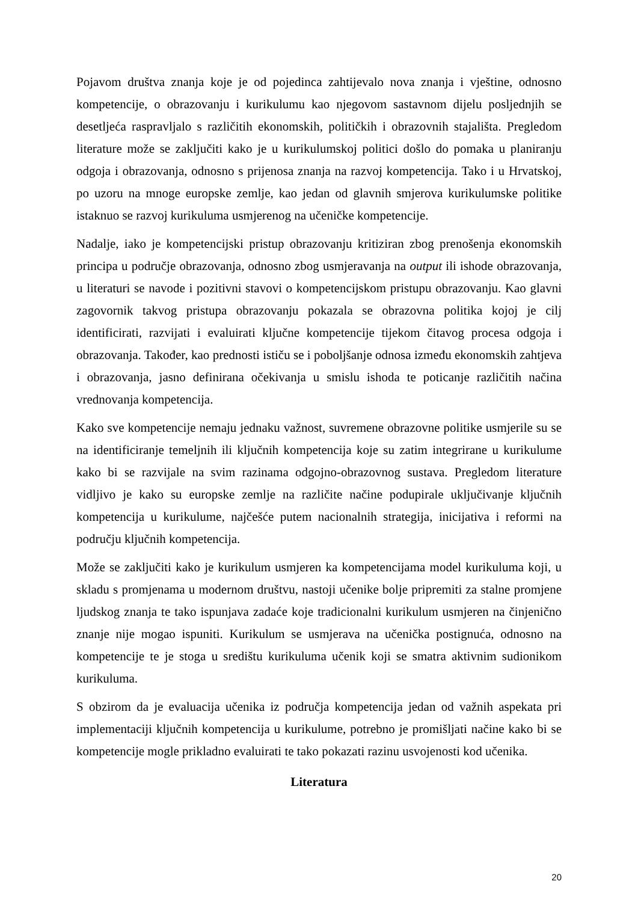Pojavom društva znanja koje je od pojedinca zahtijevalo nova znanja i vještine, odnosno kompetencije, o obrazovanju i kurikulumu kao njegovom sastavnom dijelu posljednjih se desetljeća raspravljalo s različitih ekonomskih, političkih i obrazovnih stajališta. Pregledom literature može se zaključiti kako je u kurikulumskoj politici došlo do pomaka u planiranju odgoja i obrazovanja, odnosno s prijenosa znanja na razvoj kompetencija. Tako i u Hrvatskoj, po uzoru na mnoge europske zemlje, kao jedan od glavnih smjerova kurikulumske politike istaknuo se razvoj kurikuluma usmjerenog na učeničke kompetencije.
Nadalje, iako je kompetencijski pristup obrazovanju kritiziran zbog prenošenja ekonomskih principa u područje obrazovanja, odnosno zbog usmjeravanja na output ili ishode obrazovanja, u literaturi se navode i pozitivni stavovi o kompetencijskom pristupu obrazovanju. Kao glavni zagovornik takvog pristupa obrazovanju pokazala se obrazovna politika kojoj je cilj identificirati, razvijati i evaluirati ključne kompetencije tijekom čitavog procesa odgoja i obrazovanja. Također, kao prednosti ističu se i poboljšanje odnosa između ekonomskih zahtjeva i obrazovanja, jasno definirana očekivanja u smislu ishoda te poticanje različitih načina vrednovanja kompetencija.
Kako sve kompetencije nemaju jednaku važnost, suvremene obrazovne politike usmjerile su se na identificiranje temeljnih ili ključnih kompetencija koje su zatim integrirane u kurikulume kako bi se razvijale na svim razinama odgojno-obrazovnog sustava. Pregledom literature vidljivo je kako su europske zemlje na različite načine podupirale uključivanje ključnih kompetencija u kurikulume, najčešće putem nacionalnih strategija, inicijativa i reformi na području ključnih kompetencija.
Može se zaključiti kako je kurikulum usmjeren ka kompetencijama model kurikuluma koji, u skladu s promjenama u modernom društvu, nastoji učenike bolje pripremiti za stalne promjene ljudskog znanja te tako ispunjava zadaće koje tradicionalni kurikulum usmjeren na činjenično znanje nije mogao ispuniti. Kurikulum se usmjerava na učenička postignuća, odnosno na kompetencije te je stoga u središtu kurikuluma učenik koji se smatra aktivnim sudionikom kurikuluma.
S obzirom da je evaluacija učenika iz područja kompetencija jedan od važnih aspekata pri implementaciji ključnih kompetencija u kurikulume, potrebno je promišljati načine kako bi se kompetencije mogle prikladno evaluirati te tako pokazati razinu usvojenosti kod učenika.
Literatura
20